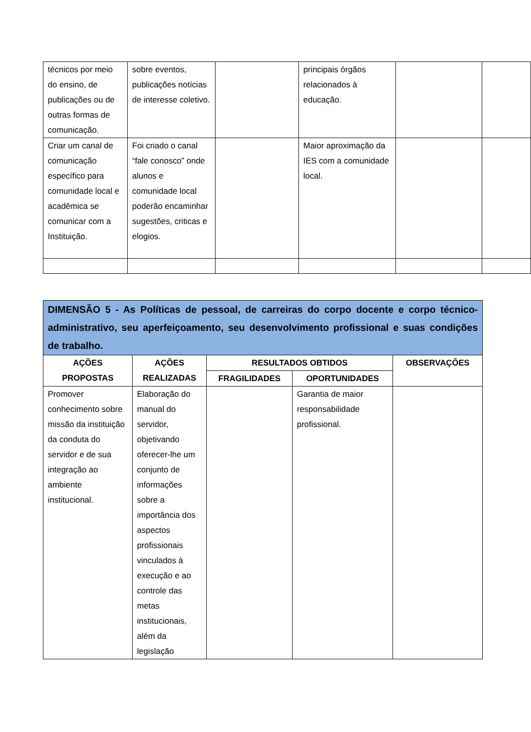| técnicos por meio do ensino, de publicações ou de outras formas de comunicação. | sobre eventos, publicações notícias de interesse coletivo. | | principais órgãos relacionados à educação. | | |
| Criar um canal de comunicação específico para comunidade local e acadêmica se comunicar com a Instituição. | Foi criado o canal “fale conosco” onde alunos e comunidade local poderão encaminhar sugestões, criticas e elogios. | | Maior aproximação da IES com a comunidade local. | | |
| DIMENSÃO 5 - As Políticas de pessoal, de carreiras do corpo docente e corpo técnico-administrativo, seu aperfeiçoamento, seu desenvolvimento profissional e suas condições de trabalho. | | | | |
| AÇÕES PROPOSTAS | AÇÕES REALIZADAS | RESULTADOS OBTIDOS | | OBSERVAÇÕES |
| | | FRAGILIDADES | OPORTUNIDADES | |
| Promover conhecimento sobre missão da instituição da conduta do servidor e de sua integração ao ambiente institucional. | Elaboração do manual do servidor, objetivando oferecer-lhe um conjunto de informações sobre a importância dos aspectos profissionais vinculados à execução e ao controle das metas institucionais, além da legislação | | Garantia de maior responsabilidade profissional. | |